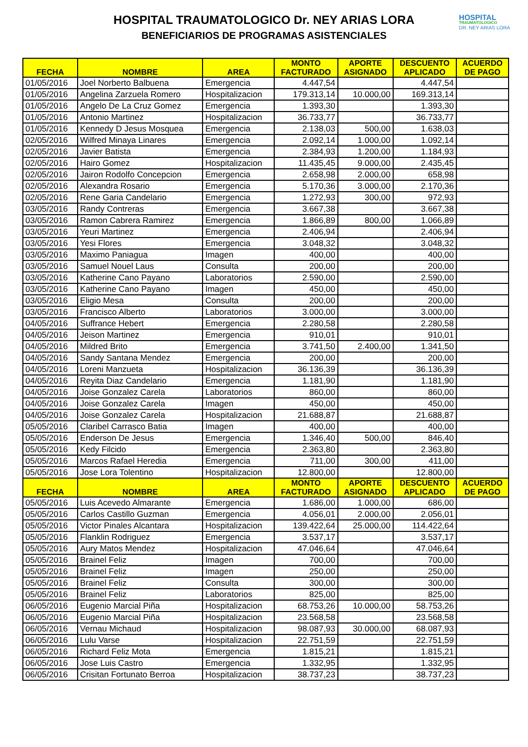HOSPITAL TRAUMATOLOGICO Dr. NEY ARIAS LORA
BENEFICIARIOS DE PROGRAMAS ASISTENCIALES
HOSPITAL
TRAUMATOLOGICO
DR. NEY ARIAS LORA
| FECHA | NOMBRE | AREA | MONTO FACTURADO | APORTE ASIGNADO | DESCUENTO APLICADO | ACUERDO DE PAGO |
| --- | --- | --- | --- | --- | --- | --- |
| 01/05/2016 | Joel Norberto Balbuena | Emergencia | 4.447,54 | | 4.447,54 | |
| 01/05/2016 | Angelina Zarzuela Romero | Hospitalizacion | 179.313,14 | 10.000,00 | 169.313,14 | |
| 01/05/2016 | Angelo De La Cruz Gomez | Emergencia | 1.393,30 | | 1.393,30 | |
| 01/05/2016 | Antonio Martinez | Hospitalizacion | 36.733,77 | | 36.733,77 | |
| 01/05/2016 | Kennedy D Jesus Mosquea | Emergencia | 2.138,03 | 500,00 | 1.638,03 | |
| 02/05/2016 | Wilfred Minaya Linares | Emergencia | 2.092,14 | 1.000,00 | 1.092,14 | |
| 02/05/2016 | Javier Batista | Emergencia | 2.384,93 | 1.200,00 | 1.184,93 | |
| 02/05/2016 | Hairo Gomez | Hospitalizacion | 11.435,45 | 9.000,00 | 2.435,45 | |
| 02/05/2016 | Jairon Rodolfo Concepcion | Emergencia | 2.658,98 | 2.000,00 | 658,98 | |
| 02/05/2016 | Alexandra Rosario | Emergencia | 5.170,36 | 3.000,00 | 2.170,36 | |
| 02/05/2016 | Rene Garia Candelario | Emergencia | 1.272,93 | 300,00 | 972,93 | |
| 03/05/2016 | Randy Contreras | Emergencia | 3.667,38 | | 3.667,38 | |
| 03/05/2016 | Ramon Cabrera Ramirez | Emergencia | 1.866,89 | 800,00 | 1.066,89 | |
| 03/05/2016 | Yeuri Martinez | Emergencia | 2.406,94 | | 2.406,94 | |
| 03/05/2016 | Yesi Flores | Emergencia | 3.048,32 | | 3.048,32 | |
| 03/05/2016 | Maximo Paniagua | Imagen | 400,00 | | 400,00 | |
| 03/05/2016 | Samuel Nouel Laus | Consulta | 200,00 | | 200,00 | |
| 03/05/2016 | Katherine Cano Payano | Laboratorios | 2.590,00 | | 2.590,00 | |
| 03/05/2016 | Katherine Cano Payano | Imagen | 450,00 | | 450,00 | |
| 03/05/2016 | Eligio Mesa | Consulta | 200,00 | | 200,00 | |
| 03/05/2016 | Francisco Alberto | Laboratorios | 3.000,00 | | 3.000,00 | |
| 04/05/2016 | Suffrance Hebert | Emergencia | 2.280,58 | | 2.280,58 | |
| 04/05/2016 | Jeison Martinez | Emergencia | 910,01 | | 910,01 | |
| 04/05/2016 | Mildred Brito | Emergencia | 3.741,50 | 2.400,00 | 1.341,50 | |
| 04/05/2016 | Sandy Santana Mendez | Emergencia | 200,00 | | 200,00 | |
| 04/05/2016 | Loreni Manzueta | Hospitalizacion | 36.136,39 | | 36.136,39 | |
| 04/05/2016 | Reyita Diaz Candelario | Emergencia | 1.181,90 | | 1.181,90 | |
| 04/05/2016 | Joise Gonzalez Carela | Laboratorios | 860,00 | | 860,00 | |
| 04/05/2016 | Joise Gonzalez Carela | Imagen | 450,00 | | 450,00 | |
| 04/05/2016 | Joise Gonzalez Carela | Hospitalizacion | 21.688,87 | | 21.688,87 | |
| 05/05/2016 | Claribel Carrasco Batia | Imagen | 400,00 | | 400,00 | |
| 05/05/2016 | Enderson De Jesus | Emergencia | 1.346,40 | 500,00 | 846,40 | |
| 05/05/2016 | Kedy Filcido | Emergencia | 2.363,80 | | 2.363,80 | |
| 05/05/2016 | Marcos Rafael Heredia | Emergencia | 711,00 | 300,00 | 411,00 | |
| 05/05/2016 | Jose Lora Tolentino | Hospitalizacion | 12.800,00 | | 12.800,00 | |
| FECHA | NOMBRE | AREA | MONTO FACTURADO | APORTE ASIGNADO | DESCUENTO APLICADO | ACUERDO DE PAGO |
| 05/05/2016 | Luis Acevedo Almarante | Emergencia | 1.686,00 | 1.000,00 | 686,00 | |
| 05/05/2016 | Carlos Castillo Guzman | Emergencia | 4.056,01 | 2.000,00 | 2.056,01 | |
| 05/05/2016 | Victor Pinales Alcantara | Hospitalizacion | 139.422,64 | 25.000,00 | 114.422,64 | |
| 05/05/2016 | Flanklin Rodriguez | Emergencia | 3.537,17 | | 3.537,17 | |
| 05/05/2016 | Aury Matos Mendez | Hospitalizacion | 47.046,64 | | 47.046,64 | |
| 05/05/2016 | Brainel Feliz | Imagen | 700,00 | | 700,00 | |
| 05/05/2016 | Brainel Feliz | Imagen | 250,00 | | 250,00 | |
| 05/05/2016 | Brainel Feliz | Consulta | 300,00 | | 300,00 | |
| 05/05/2016 | Brainel Feliz | Laboratorios | 825,00 | | 825,00 | |
| 06/05/2016 | Eugenio Marcial Piña | Hospitalizacion | 68.753,26 | 10.000,00 | 58.753,26 | |
| 06/05/2016 | Eugenio Marcial Piña | Hospitalizacion | 23.568,58 | | 23.568,58 | |
| 06/05/2016 | Vernau Michaud | Hospitalizacion | 98.087,93 | 30.000,00 | 68.087,93 | |
| 06/05/2016 | Lulu Varse | Hospitalizacion | 22.751,59 | | 22.751,59 | |
| 06/05/2016 | Richard Feliz Mota | Emergencia | 1.815,21 | | 1.815,21 | |
| 06/05/2016 | Jose Luis Castro | Emergencia | 1.332,95 | | 1.332,95 | |
| 06/05/2016 | Crisitan Fortunato Berroa | Hospitalizacion | 38.737,23 | | 38.737,23 | |